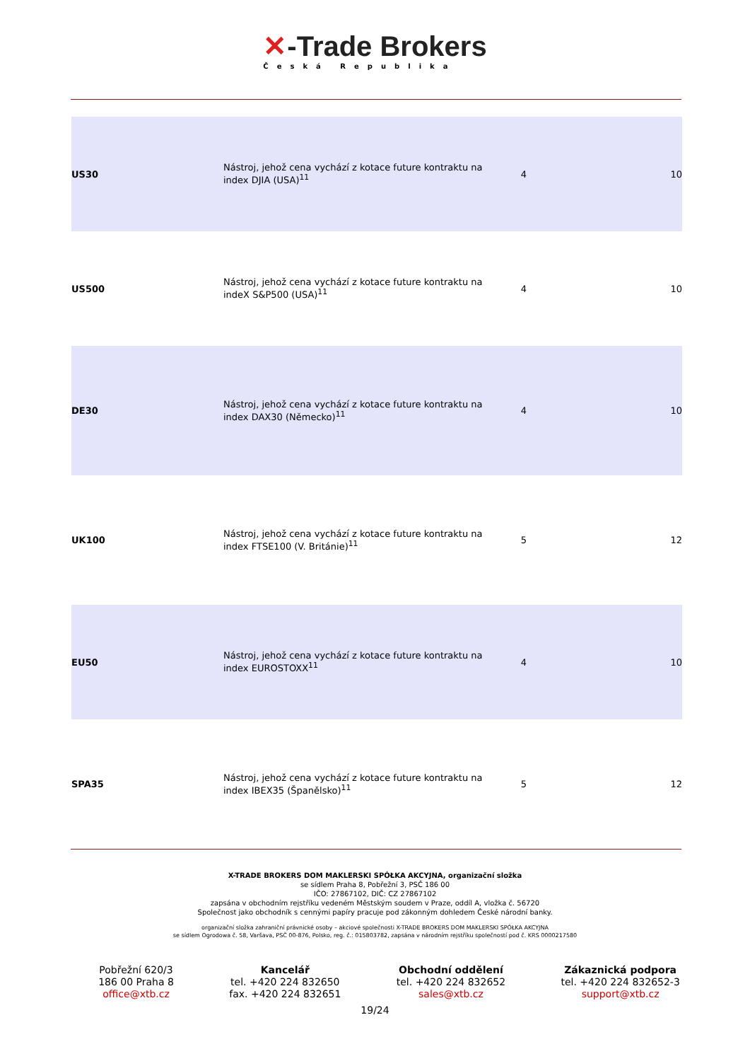✕-Trade Brokers
Česká Republika
| US30 | Nástroj, jehož cena vychází z kotace future kontraktu na index DJIA (USA)<sup>11</sup> | 4 | 10 |
| US500 | Nástroj, jehož cena vychází z kotace future kontraktu na indeX S&P500 (USA)<sup>11</sup> | 4 | 10 |
| DE30 | Nástroj, jehož cena vychází z kotace future kontraktu na index DAX30 (Německo)<sup>11</sup> | 4 | 10 |
| UK100 | Nástroj, jehož cena vychází z kotace future kontraktu na index FTSE100 (V. Británie)<sup>11</sup> | 5 | 12 |
| EU50 | Nástroj, jehož cena vychází z kotace future kontraktu na index EUROSTOXX<sup>11</sup> | 4 | 10 |
| SPA35 | Nástroj, jehož cena vychází z kotace future kontraktu na index IBEX35 (Španělsko)<sup>11</sup> | 5 | 12 |
X-TRADE BROKERS DOM MAKLERSKI SPÓŁKA AKCYJNA, organizační složka
se sídlem Praha 8, Pobřežní 3, PSČ 186 00
IČO: 27867102, DIČ: CZ 27867102
zapsána v obchodním rejstříku vedeném Městským soudem v Praze, oddíl A, vložka č. 56720
Společnost jako obchodník s cennými papíry pracuje pod zákonným dohledem České národní banky.
organizační složka zahraniční právnické osoby – akciové společnosti X-TRADE BROKERS DOM MAKLERSKI SPÓŁKA AKCYJNA
se sídlem Ogrodowa č. 58, Varšava, PSČ 00-876, Polsko, reg. č.: 015803782, zapsána v národním rejstříku společností pod č. KRS 0000217580
Pobřežní 620/3
186 00 Praha 8
office@xtb.cz
Kancelář
tel. +420 224 832650
fax. +420 224 832651
Obchodní oddělení
tel. +420 224 832652
sales@xtb.cz
Zákaznická podpora
tel. +420 224 832652-3
support@xtb.cz
19/24